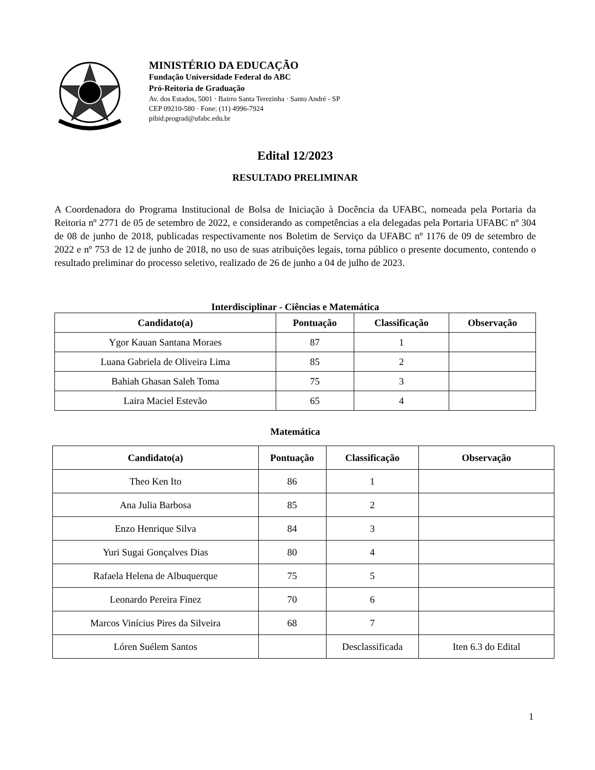MINISTÉRIO DA EDUCAÇÃO
Fundação Universidade Federal do ABC
Pró-Reitoria de Graduação
Av. dos Estados, 5001 · Bairro Santa Terezinha · Santo André - SP
CEP 09210-580 · Fone: (11) 4996-7924
pibid.prograd@ufabc.edu.br
Edital 12/2023
RESULTADO PRELIMINAR
A Coordenadora do Programa Institucional de Bolsa de Iniciação à Docência da UFABC, nomeada pela Portaria da Reitoria nº 2771 de 05 de setembro de 2022, e considerando as competências a ela delegadas pela Portaria UFABC nº 304 de 08 de junho de 2018, publicadas respectivamente nos Boletim de Serviço da UFABC nº 1176 de 09 de setembro de 2022 e nº 753 de 12 de junho de 2018, no uso de suas atribuições legais, torna público o presente documento, contendo o resultado preliminar do processo seletivo, realizado de 26 de junho a 04 de julho de 2023.
Interdisciplinar - Ciências e Matemática
| Candidato(a) | Pontuação | Classificação | Observação |
| --- | --- | --- | --- |
| Ygor Kauan Santana Moraes | 87 | 1 | |
| Luana Gabriela de Oliveira Lima | 85 | 2 | |
| Bahiah Ghasan Saleh Toma | 75 | 3 | |
| Laira Maciel Estevão | 65 | 4 | |
Matemática
| Candidato(a) | Pontuação | Classificação | Observação |
| --- | --- | --- | --- |
| Theo Ken Ito | 86 | 1 | |
| Ana Julia Barbosa | 85 | 2 | |
| Enzo Henrique Silva | 84 | 3 | |
| Yuri Sugai Gonçalves Dias | 80 | 4 | |
| Rafaela Helena de Albuquerque | 75 | 5 | |
| Leonardo Pereira Finez | 70 | 6 | |
| Marcos Vinícius Pires da Silveira | 68 | 7 | |
| Lóren Suélem Santos | | Desclassificada | Iten 6.3 do Edital |
1